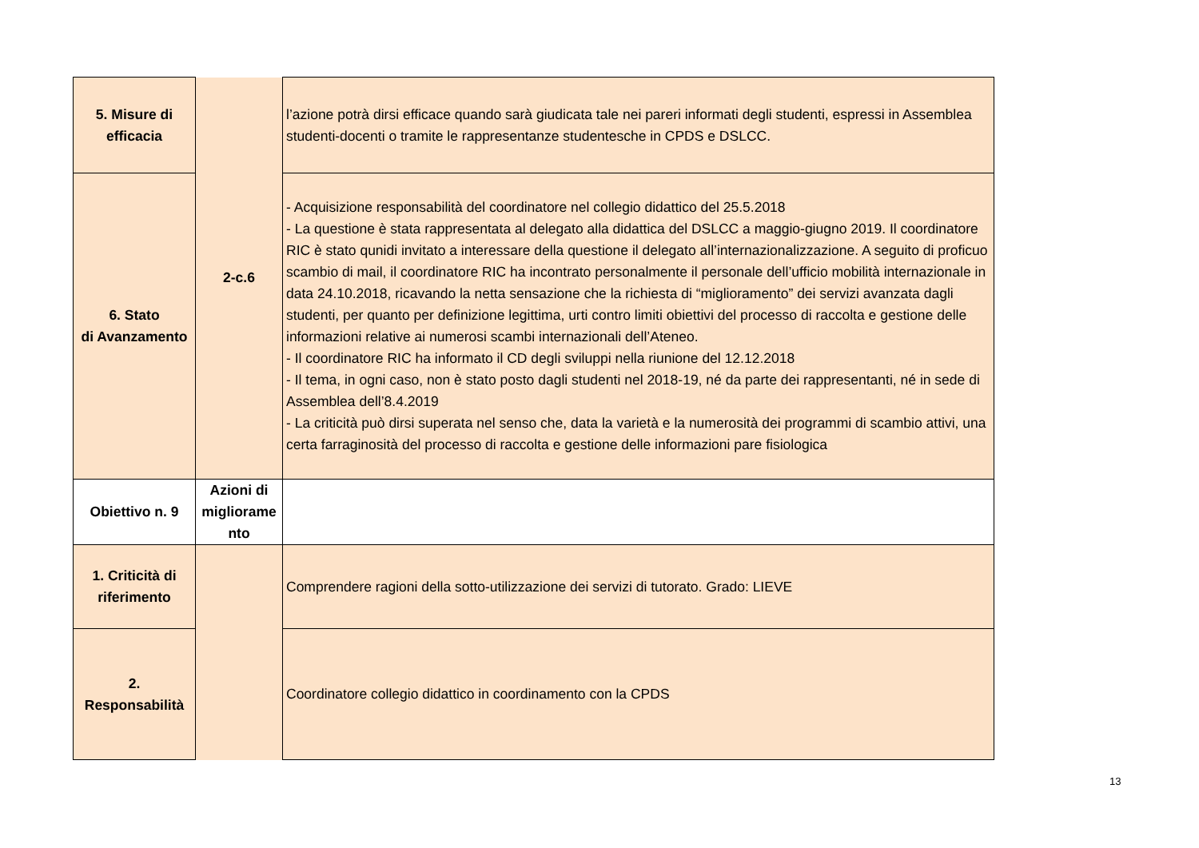| 5. Misure di efficacia | 2-c.6 | l’azione potrà dirsi efficace quando sarà giudicata tale nei pareri informati degli studenti, espressi in Assemblea studenti-docenti o tramite le rappresentanze studentesche in CPDS e DSLCC. |
| 6. Stato di Avanzamento | | - Acquisizione responsabilità del coordinatore nel collegio didattico del 25.5.2018 - La questione è stata rappresentata al delegato alla didattica del DSLCC a maggio-giugno 2019. Il coordinatore RIC è stato qunidi invitato a interessare della questione il delegato all’internazionalizzazione. A seguito di proficuo scambio di mail, il coordinatore RIC ha incontrato personalmente il personale dell’ufficio mobilità internazionale in data 24.10.2018, ricavando la netta sensazione che la richiesta di “miglioramento” dei servizi avanzata dagli studenti, per quanto per definizione legittima, urti contro limiti obiettivi del processo di raccolta e gestione delle informazioni relative ai numerosi scambi internazionali dell’Ateneo. - Il coordinatore RIC ha informato il CD degli sviluppi nella riunione del 12.12.2018 - Il tema, in ogni caso, non è stato posto dagli studenti nel 2018-19, né da parte dei rappresentanti, né in sede di Assemblea dell’8.4.2019 - La criticità può dirsi superata nel senso che, data la varietà e la numerosità dei programmi di scambio attivi, una certa farraginosità del processo di raccolta e gestione delle informazioni pare fisiologica |
| Obiettivo n. 9 | Azioni di migliorame nto | |
| 1. Criticità di riferimento | | Comprendere ragioni della sotto-utilizzazione dei servizi di tutorato. Grado: LIEVE |
| 2. Responsabilità | | Coordinatore collegio didattico in coordinamento con la CPDS |
13